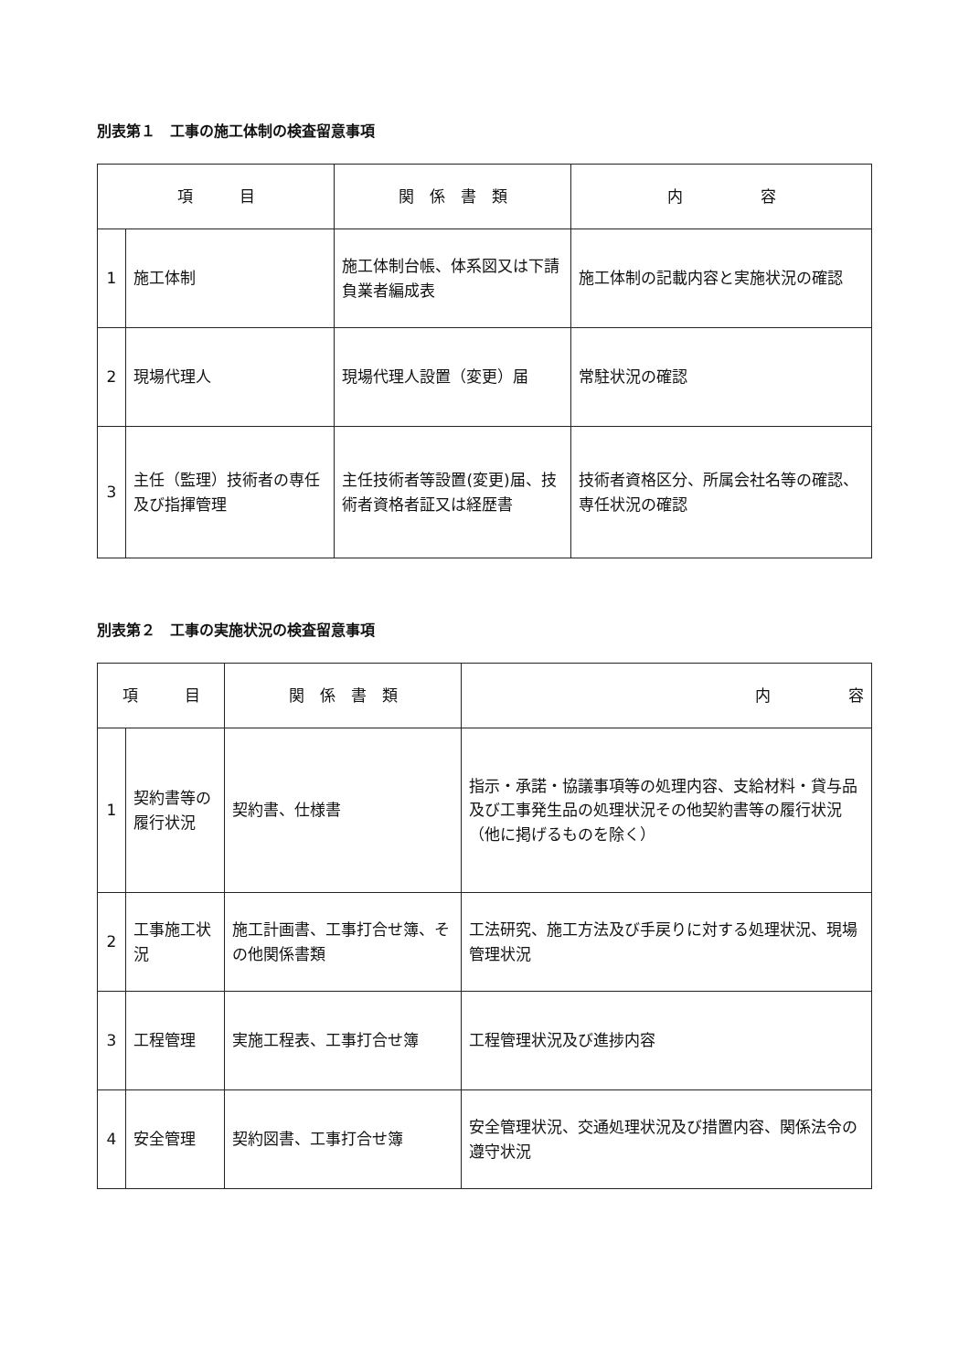別表第１　工事の施工体制の検査留意事項
| 項 目 | | 関 係 書 類 | 内 容 |
| --- | --- | --- | --- |
| 1 | 施工体制 | 施工体制台帳、体系図又は下請負業者編成表 | 施工体制の記載内容と実施状況の確認 |
| 2 | 現場代理人 | 現場代理人設置（変更）届 | 常駐状況の確認 |
| 3 | 主任（監理）技術者の専任及び指揮管理 | 主任技術者等設置(変更)届、技術者資格者証又は経歴書 | 技術者資格区分、所属会社名等の確認、専任状況の確認 |
別表第２　工事の実施状況の検査留意事項
| 項 目 | | 関 係 書 類 | 内 容 |
| --- | --- | --- | --- |
| 1 | 契約書等の履行状況 | 契約書、仕様書 | 指示・承諾・協議事項等の処理内容、支給材料・貸与品及び工事発生品の処理状況その他契約書等の履行状況（他に掲げるものを除く） |
| 2 | 工事施工状況 | 施工計画書、工事打合せ簿、その他関係書類 | 工法研究、施工方法及び手戻りに対する処理状況、現場管理状況 |
| 3 | 工程管理 | 実施工程表、工事打合せ簿 | 工程管理状況及び進捗内容 |
| 4 | 安全管理 | 契約図書、工事打合せ簿 | 安全管理状況、交通処理状況及び措置内容、関係法令の遵守状況 |